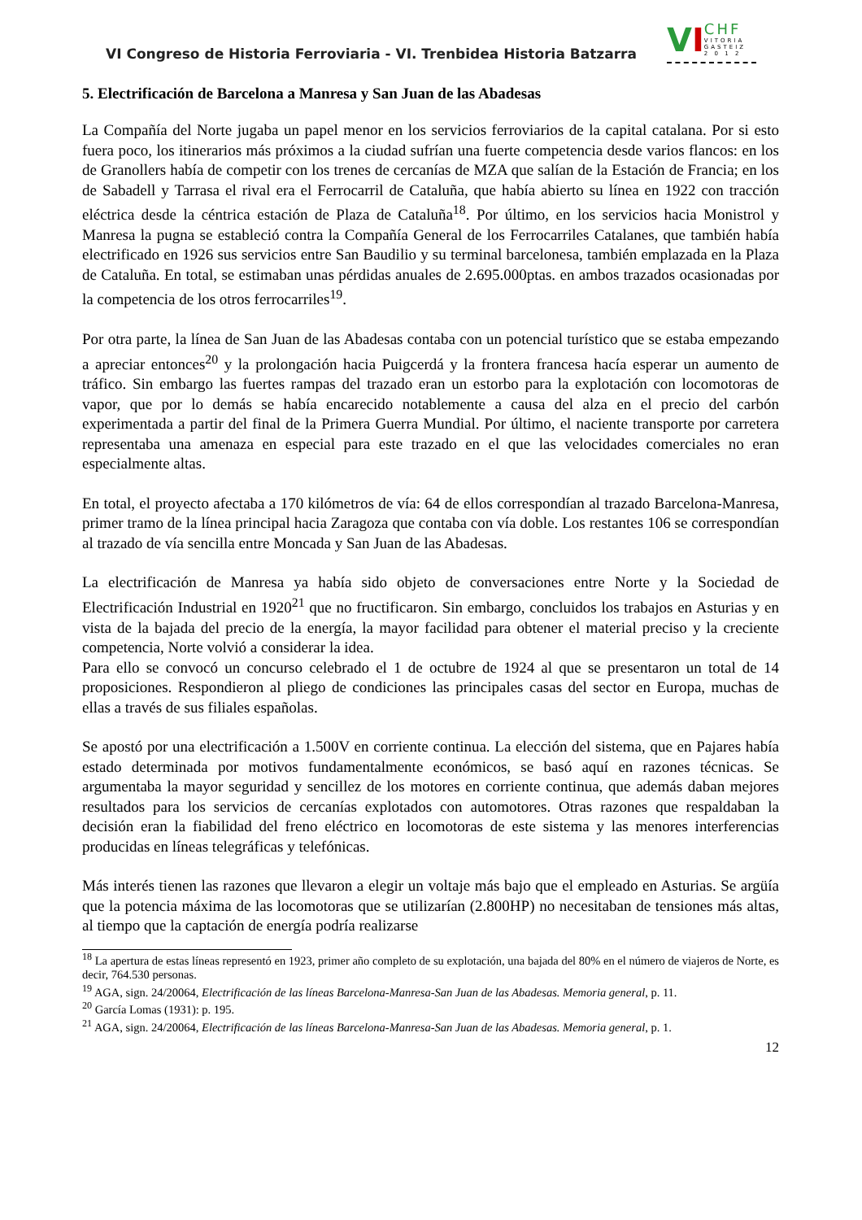VI Congreso de Historia Ferroviaria - VI. Trenbidea Historia Batzarra
VI
CHF
VITORIA
GASTEIZ
2 0 1 2
5. Electrificación de Barcelona a Manresa y San Juan de las Abadesas
La Compañía del Norte jugaba un papel menor en los servicios ferroviarios de la capital catalana. Por si esto fuera poco, los itinerarios más próximos a la ciudad sufrían una fuerte competencia desde varios flancos: en los de Granollers había de competir con los trenes de cercanías de MZA que salían de la Estación de Francia; en los de Sabadell y Tarrasa el rival era el Ferrocarril de Cataluña, que había abierto su línea en 1922 con tracción eléctrica desde la céntrica estación de Plaza de Cataluña<sup>18</sup>. Por último, en los servicios hacia Monistrol y Manresa la pugna se estableció contra la Compañía General de los Ferrocarriles Catalanes, que también había electrificado en 1926 sus servicios entre San Baudilio y su terminal barcelonesa, también emplazada en la Plaza de Cataluña. En total, se estimaban unas pérdidas anuales de 2.695.000ptas. en ambos trazados ocasionadas por la competencia de los otros ferrocarriles<sup>19</sup>.
Por otra parte, la línea de San Juan de las Abadesas contaba con un potencial turístico que se estaba empezando a apreciar entonces<sup>20</sup> y la prolongación hacia Puigcerdá y la frontera francesa hacía esperar un aumento de tráfico. Sin embargo las fuertes rampas del trazado eran un estorbo para la explotación con locomotoras de vapor, que por lo demás se había encarecido notablemente a causa del alza en el precio del carbón experimentada a partir del final de la Primera Guerra Mundial. Por último, el naciente transporte por carretera representaba una amenaza en especial para este trazado en el que las velocidades comerciales no eran especialmente altas.
En total, el proyecto afectaba a 170 kilómetros de vía: 64 de ellos correspondían al trazado Barcelona-Manresa, primer tramo de la línea principal hacia Zaragoza que contaba con vía doble. Los restantes 106 se correspondían al trazado de vía sencilla entre Moncada y San Juan de las Abadesas.
La electrificación de Manresa ya había sido objeto de conversaciones entre Norte y la Sociedad de Electrificación Industrial en 1920<sup>21</sup> que no fructificaron. Sin embargo, concluidos los trabajos en Asturias y en vista de la bajada del precio de la energía, la mayor facilidad para obtener el material preciso y la creciente competencia, Norte volvió a considerar la idea.
Para ello se convocó un concurso celebrado el 1 de octubre de 1924 al que se presentaron un total de 14 proposiciones. Respondieron al pliego de condiciones las principales casas del sector en Europa, muchas de ellas a través de sus filiales españolas.
Se apostó por una electrificación a 1.500V en corriente continua. La elección del sistema, que en Pajares había estado determinada por motivos fundamentalmente económicos, se basó aquí en razones técnicas. Se argumentaba la mayor seguridad y sencillez de los motores en corriente continua, que además daban mejores resultados para los servicios de cercanías explotados con automotores. Otras razones que respaldaban la decisión eran la fiabilidad del freno eléctrico en locomotoras de este sistema y las menores interferencias producidas en líneas telegráficas y telefónicas.
Más interés tienen las razones que llevaron a elegir un voltaje más bajo que el empleado en Asturias. Se argüía que la potencia máxima de las locomotoras que se utilizarían (2.800HP) no necesitaban de tensiones más altas, al tiempo que la captación de energía podría realizarse
<sup>18</sup> La apertura de estas líneas representó en 1923, primer año completo de su explotación, una bajada del 80% en el número de viajeros de Norte, es decir, 764.530 personas.
<sup>19</sup> AGA, sign. 24/20064, Electrificación de las líneas Barcelona-Manresa-San Juan de las Abadesas. Memoria general, p. 11.
<sup>20</sup> García Lomas (1931): p. 195.
<sup>21</sup> AGA, sign. 24/20064, Electrificación de las líneas Barcelona-Manresa-San Juan de las Abadesas. Memoria general, p. 1.
12